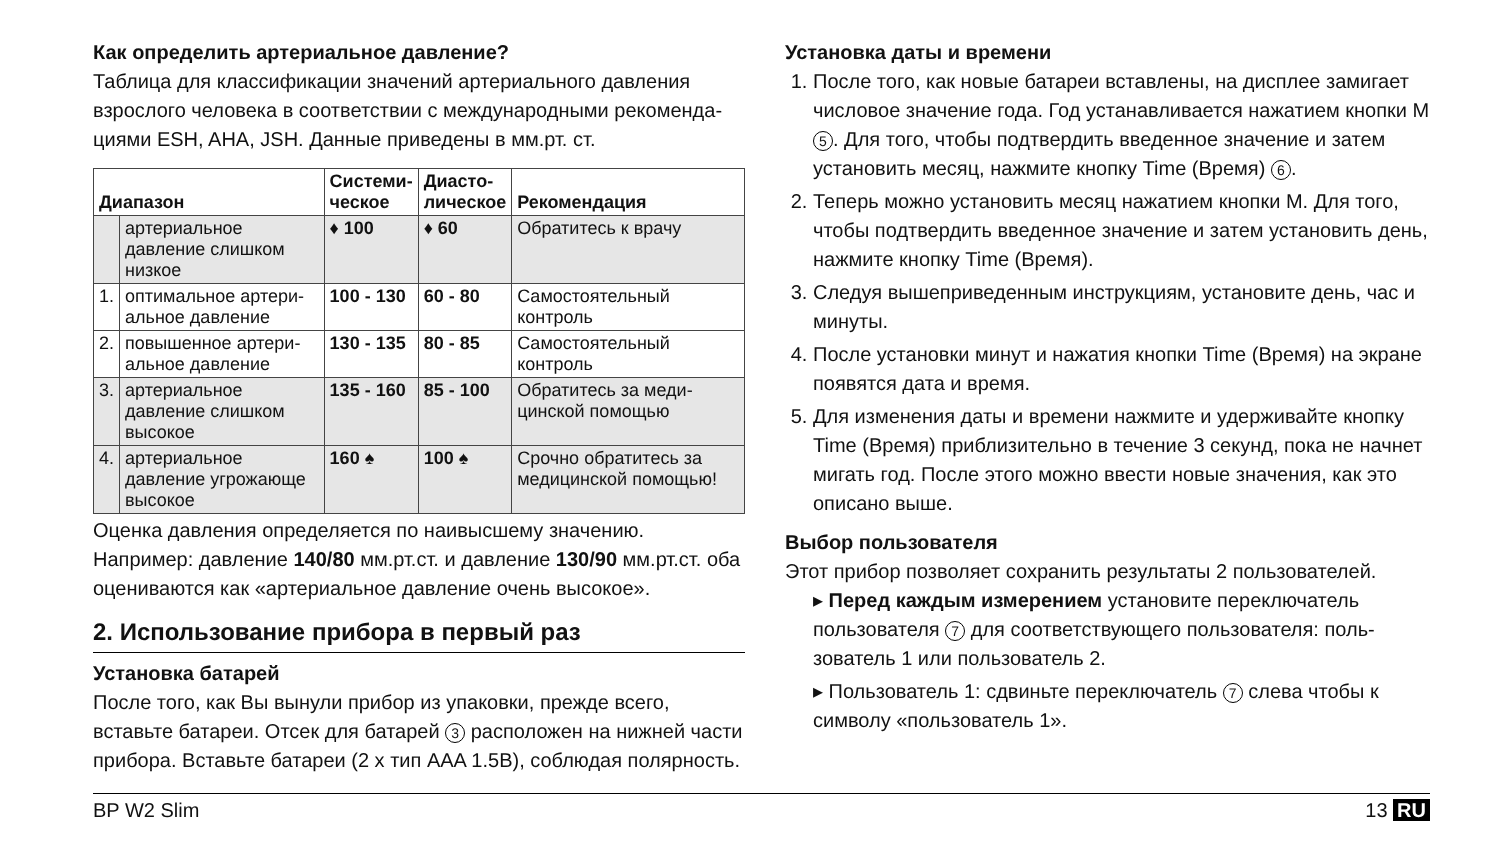Как определить артериальное давление?
Таблица для классификации значений артериального давления взрослого человека в соответствии с международными рекоменда­циями ESH, AHA, JSH. Данные приведены в мм.рт. ст.
| Диапазон | | Системи- ческое | Диасто- лическое | Рекомендация |
| --- | --- | --- | --- | --- |
| | артериальное давление слишком низкое | ♦ 100 | ♦ 60 | Обратитесь к врачу |
| 1. | оптимальное артери­альное давление | 100 - 130 | 60 - 80 | Самостоятельный контроль |
| 2. | повышенное артери­альное давление | 130 - 135 | 80 - 85 | Самостоятельный контроль |
| 3. | артериальное давление слишком высокое | 135 - 160 | 85 - 100 | Обратитесь за меди­цинской помощью |
| 4. | артериальное давление угрожающе высокое | 160 ♠ | 100 ♠ | Срочно обратитесь за медицинской помощью! |
Оценка давления определяется по наивысшему значению. Например: давление 140/80 мм.рт.ст. и давление 130/90 мм.рт.ст. оба оцениваются как «артериальное давление очень высокое».
2. Использование прибора в первый раз
Установка батарей
После того, как Вы вынули прибор из упаковки, прежде всего, вставьте батареи. Отсек для батарей 3 расположен на нижней части прибора. Вставьте батареи (2 x тип AAA 1.5B), соблюдая полярность.
Установка даты и времени
1. После того, как новые батареи вставлены, на дисплее замигает числовое значение года. Год устанавливается нажатием кнопки M 5. Для того, чтобы подтвердить введенное значение и затем установить месяц, нажмите кнопку Time (Время) 6.
2. Теперь можно установить месяц нажатием кнопки M. Для того, чтобы подтвердить введенное значение и затем установить день, нажмите кнопку Time (Время).
3. Следуя вышеприведенным инструкциям, установите день, час и минуты.
4. После установки минут и нажатия кнопки Time (Время) на экране появятся дата и время.
5. Для изменения даты и времени нажмите и удерживайте кнопку Time (Время) приблизительно в течение 3 секунд, пока не начнет мигать год. После этого можно ввести новые значения, как это описано выше.
Выбор пользователя
Этот прибор позволяет сохранить результаты 2 пользователей.
▸ Перед каждым измерением установите переключатель пользователя 7 для соответствующего пользователя: поль­зователь 1 или пользователь 2.
▸ Пользователь 1: сдвиньте переключатель 7 слева чтобы к символу «пользователь 1».
BP W2 Slim 13 RU